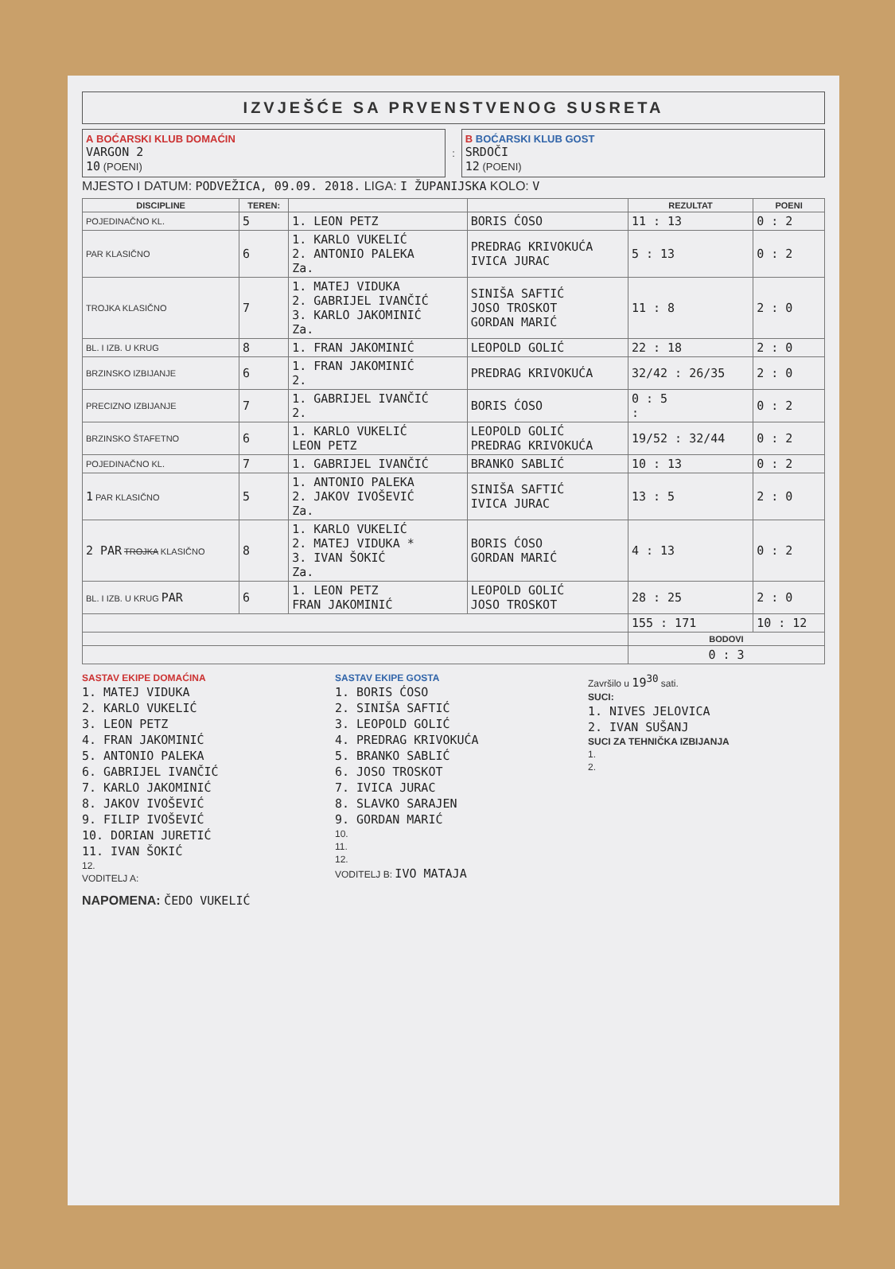IZVJEŠĆE SA PRVENSTVENOG SUSRETA
A BOĆARSKI KLUB DOMAĆIN
VARGON 2
10 (POENI)
:
B BOĆARSKI KLUB GOST
SRDOČI
12 (POENI)
MJESTO I DATUM: PODVEŽICA, 09.09. 2018. LIGA: I ŽUPANIJSKA KOLO: V
| DISCIPLINE | TEREN: | | | REZULTAT | POENI |
| --- | --- | --- | --- | --- | --- |
| POJEDINAČNO KL. | 5 | 1. LEON PETZ | BORIS ĆOSO | 11 : 13 | 0 : 2 |
| PAR KLASIČNO | 6 | 1. KARLO VUKELIĆ 2. ANTONIO PALEKA Za. | PREDRAG KRIVOKUĆA IVICA JURAC | 5 : 13 | 0 : 2 |
| TROJKA KLASIČNO | 7 | 1. MATEJ VIDUKA 2. GABRIJEL IVANČIĆ 3. KARLO JAKOMINIĆ Za. | SINIŠA SAFTIĆ JOSO TROSKOT GORDAN MARIĆ | 11 : 8 | 2 : 0 |
| BL. I IZB. U KRUG | 8 | 1. FRAN JAKOMINIĆ | LEOPOLD GOLIĆ | 22 : 18 | 2 : 0 |
| BRZINSKO IZBIJANJE | 6 | 1. FRAN JAKOMINIĆ 2. | PREDRAG KRIVOKUĆA | 32/42 : 26/35 | 2 : 0 |
| PRECIZNO IZBIJANJE | 7 | 1. GABRIJEL IVANČIĆ 2. | BORIS ĆOSO | 0 : 5 : | 0 : 2 |
| BRZINSKO ŠTAFETNO | 6 | 1. KARLO VUKELIĆ LEON PETZ | LEOPOLD GOLIĆ PREDRAG KRIVOKUĆA | 19/52 : 32/44 | 0 : 2 |
| POJEDINAČNO KL. | 7 | 1. GABRIJEL IVANČIĆ | BRANKO SABLIĆ | 10 : 13 | 0 : 2 |
| 1 PAR KLASIČNO | 5 | 1. ANTONIO PALEKA 2. JAKOV IVOŠEVIĆ Za. | SINIŠA SAFTIĆ IVICA JURAC | 13 : 5 | 2 : 0 |
| 2 PAR TROJKA KLASIČNO | 8 | 1. KARLO VUKELIĆ 2. MATEJ VIDUKA * 3. IVAN ŠOKIĆ Za. | BORIS ĆOSO GORDAN MARIĆ | 4 : 13 | 0 : 2 |
| BL. I IZB. U KRUG PAR | 6 | 1. LEON PETZ FRAN JAKOMINIĆ | LEOPOLD GOLIĆ JOSO TROSKOT | 28 : 25 | 2 : 0 |
| | | | | 155 : 171 | 10 : 12 |
| | | | | BODOVI | |
| | | | | 0 : 3 | |
SASTAV EKIPE DOMAĆINA
1. MATEJ VIDUKA
2. KARLO VUKELIĆ
3. LEON PETZ
4. FRAN JAKOMINIĆ
5. ANTONIO PALEKA
6. GABRIJEL IVANČIĆ
7. KARLO JAKOMINIĆ
8. JAKOV IVOŠEVIĆ
9. FILIP IVOŠEVIĆ
10. DORIAN JURETIĆ
11. IVAN ŠOKIĆ
12.
VODITELJ A:
SASTAV EKIPE GOSTA
1. BORIS ĆOSO
2. SINIŠA SAFTIĆ
3. LEOPOLD GOLIĆ
4. PREDRAG KRIVOKUĆA
5. BRANKO SABLIĆ
6. JOSO TROSKOT
7. IVICA JURAC
8. SLAVKO SARAJEN
9. GORDAN MARIĆ
10.
11.
12.
VODITELJ B: IVO MATAJA
Završilo u 19<sup>30</sup> sati.
SUCI:
1. NIVES JELOVICA
2. IVAN SUŠANJ
SUCI ZA TEHNIČKA IZBIJANJA
1.
2.
NAPOMENA: ČEDO VUKELIĆ